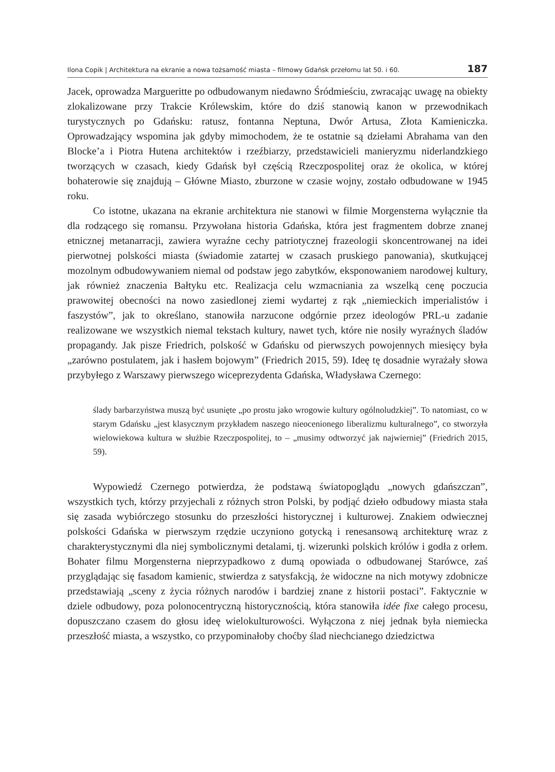Ilona Copik | Architektura na ekranie a nowa tożsamość miasta – filmowy Gdańsk przełomu lat 50. i 60. 187
Jacek, oprowadza Margueritte po odbudowanym niedawno Śródmieściu, zwracając uwagę na obiekty zlokalizowane przy Trakcie Królewskim, które do dziś stanowią kanon w przewodnikach turystycznych po Gdańsku: ratusz, fontanna Neptuna, Dwór Artusa, Złota Kamieniczka. Oprowadzający wspomina jak gdyby mimochodem, że te ostatnie są dziełami Abrahama van den Blocke’a i Piotra Hutena architektów i rzeźbiarzy, przedstawicieli manieryzmu niderlandzkiego tworzących w czasach, kiedy Gdańsk był częścią Rzeczpospolitej oraz że okolica, w której bohaterowie się znajdują – Główne Miasto, zburzone w czasie wojny, zostało odbudowane w 1945 roku.
Co istotne, ukazana na ekranie architektura nie stanowi w filmie Morgensterna wyłącznie tła dla rodzącego się romansu. Przywołana historia Gdańska, która jest fragmentem dobrze znanej etnicznej metanarracji, zawiera wyraźne cechy patriotycznej frazeologii skoncentrowanej na idei pierwotnej polskości miasta (świadomie zatartej w czasach pruskiego panowania), skutkującej mozolnym odbudowywaniem niemal od podstaw jego zabytków, eksponowaniem narodowej kultury, jak również znaczenia Bałtyku etc. Realizacja celu wzmacniania za wszelką cenę poczucia prawowitej obecności na nowo zasiedlonej ziemi wydartej z rąk „niemieckich imperialistów i faszystów”, jak to określano, stanowiła narzucone odgórnie przez ideologów PRL-u zadanie realizowane we wszystkich niemal tekstach kultury, nawet tych, które nie nosiły wyraźnych śladów propagandy. Jak pisze Friedrich, polskość w Gdańsku od pierwszych powojennych miesięcy była „zarówno postulatem, jak i hasłem bojowym” (Friedrich 2015, 59). Ideę tę dosadnie wyrażały słowa przybyłego z Warszawy pierwszego wiceprezydenta Gdańska, Władysława Czernego:
ślady barbarzyństwa muszą być usunięte „po prostu jako wrogowie kultury ogólnoludzkiej”. To natomiast, co w starym Gdańsku „jest klasycznym przykładem naszego nieocenionego liberalizmu kulturalnego”, co stworzyła wielowiekowa kultura w służbie Rzeczpospolitej, to – „musimy odtworzyć jak najwierniej” (Friedrich 2015, 59).
Wypowiedź Czernego potwierdza, że podstawą światopoglądu „nowych gdańszczan”, wszystkich tych, którzy przyjechali z różnych stron Polski, by podjąć dzieło odbudowy miasta stała się zasada wybiórczego stosunku do przeszłości historycznej i kulturowej. Znakiem odwiecznej polskości Gdańska w pierwszym rzędzie uczyniono gotycką i renesansową architekturę wraz z charakterystycznymi dla niej symbolicznymi detalami, tj. wizerunki polskich królów i godła z orłem. Bohater filmu Morgensterna nieprzypadkowo z dumą opowiada o odbudowanej Starówce, zaś przyglądając się fasadom kamienic, stwierdza z satysfakcją, że widoczne na nich motywy zdobnicze przedstawiają „sceny z życia różnych narodów i bardziej znane z historii postaci”. Faktycznie w dziele odbudowy, poza polonocentryczną historycznością, która stanowiła idée fixe całego procesu, dopuszczano czasem do głosu ideę wielokulturowości. Wyłączona z niej jednak była niemiecka przeszłość miasta, a wszystko, co przypominałoby choćby ślad niechcianego dziedzictwa